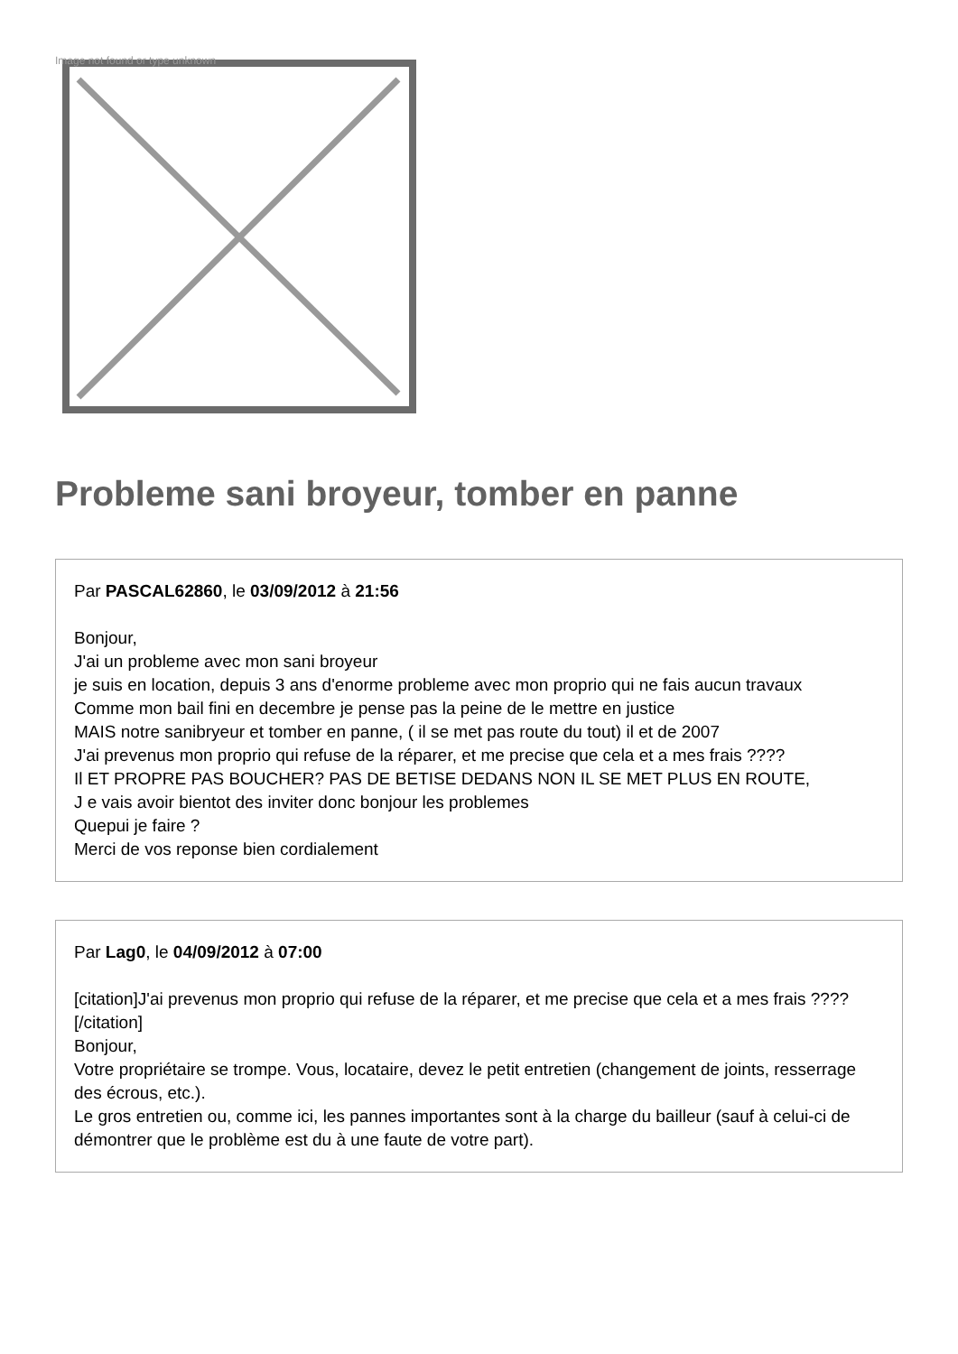Image not found or type unknown
Probleme sani broyeur, tomber en panne
Par PASCAL62860, le 03/09/2012 à 21:56
Bonjour,
J'ai un probleme avec mon sani broyeur
je suis en location, depuis 3 ans d'enorme probleme avec mon proprio qui ne fais aucun travaux
Comme mon bail fini en decembre je pense pas la peine de le mettre en justice
MAIS notre sanibryeur et tomber en panne, ( il se met pas route du tout) il et de 2007
J'ai prevenus mon proprio qui refuse de la réparer, et me precise que cela et a mes frais ????
Il ET PROPRE PAS BOUCHER? PAS DE BETISE DEDANS NON IL SE MET PLUS EN ROUTE,
J e vais avoir bientot des inviter donc bonjour les problemes
Quepui je faire ?
Merci de vos reponse bien cordialement
Par Lag0, le 04/09/2012 à 07:00
[citation]J'ai prevenus mon proprio qui refuse de la réparer, et me precise que cela et a mes frais ???? [/citation]
Bonjour,
Votre propriétaire se trompe. Vous, locataire, devez le petit entretien (changement de joints, resserrage des écrous, etc.).
Le gros entretien ou, comme ici, les pannes importantes sont à la charge du bailleur (sauf à celui-ci de démontrer que le problème est du à une faute de votre part).